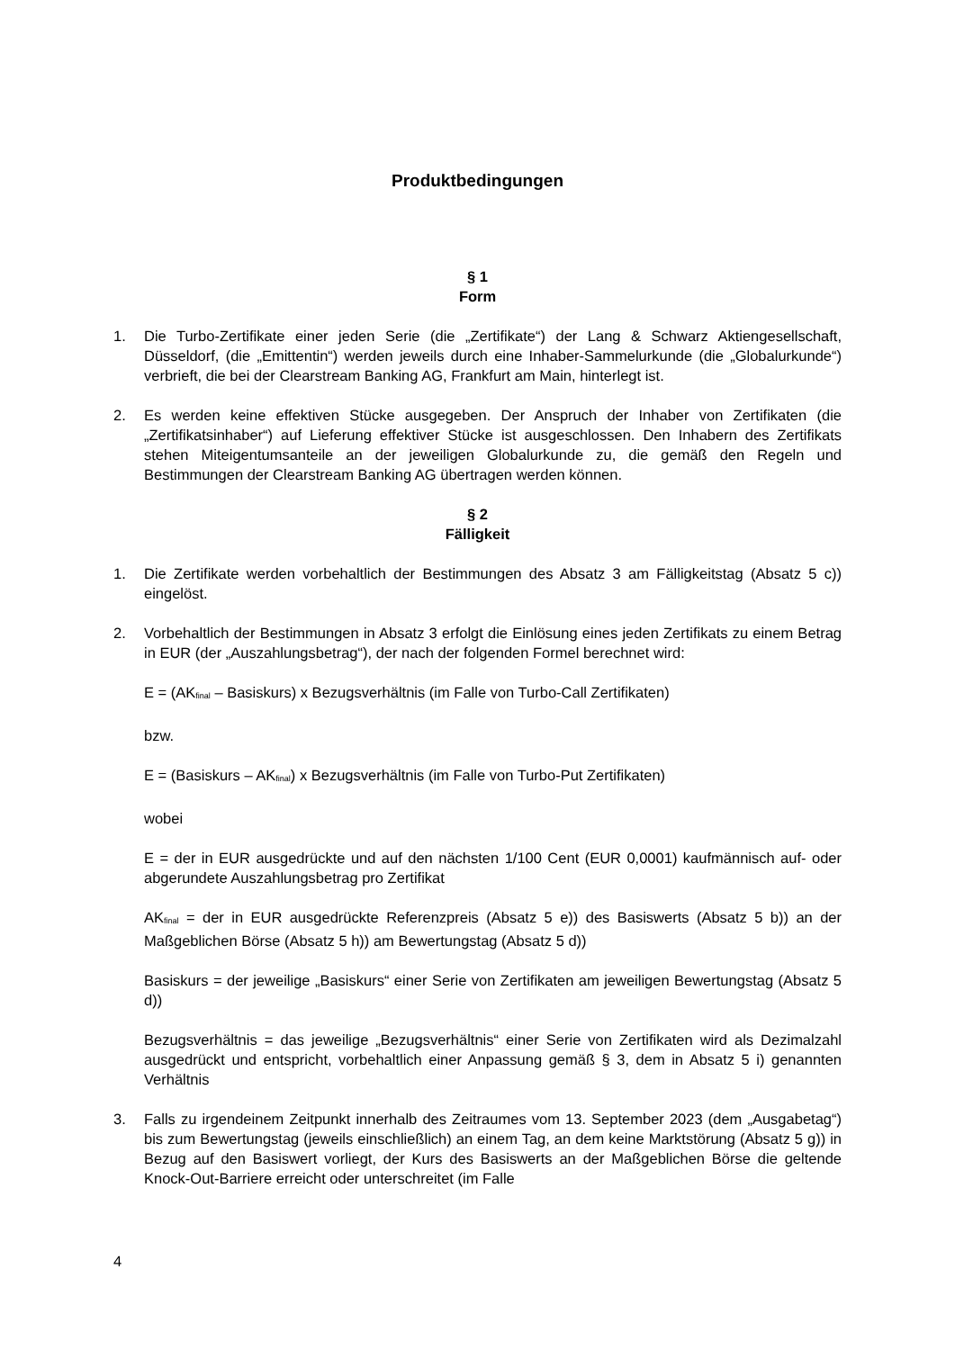Produktbedingungen
§ 1
Form
1. Die Turbo-Zertifikate einer jeden Serie (die „Zertifikate“) der Lang & Schwarz Aktiengesellschaft, Düsseldorf, (die „Emittentin“) werden jeweils durch eine Inhaber-Sammelurkunde (die „Globalurkunde“) verbrieft, die bei der Clearstream Banking AG, Frankfurt am Main, hinterlegt ist.
2. Es werden keine effektiven Stücke ausgegeben. Der Anspruch der Inhaber von Zertifikaten (die „Zertifikatsinhaber“) auf Lieferung effektiver Stücke ist ausgeschlossen. Den Inhabern des Zertifikats stehen Miteigentumsanteile an der jeweiligen Globalurkunde zu, die gemäß den Regeln und Bestimmungen der Clearstream Banking AG übertragen werden können.
§ 2
Fälligkeit
1. Die Zertifikate werden vorbehaltlich der Bestimmungen des Absatz 3 am Fälligkeitstag (Absatz 5 c)) eingelöst.
2. Vorbehaltlich der Bestimmungen in Absatz 3 erfolgt die Einlösung eines jeden Zertifikats zu einem Betrag in EUR (der „Auszahlungsbetrag“), der nach der folgenden Formel berechnet wird:
E = (AK<sub>final</sub> – Basiskurs) x Bezugsverhältnis (im Falle von Turbo-Call Zertifikaten)
bzw.
E = (Basiskurs – AK<sub>final</sub>) x Bezugsverhältnis (im Falle von Turbo-Put Zertifikaten)
wobei
E = der in EUR ausgedrückte und auf den nächsten 1/100 Cent (EUR 0,0001) kaufmännisch auf- oder abgerundete Auszahlungsbetrag pro Zertifikat
AK<sub>final</sub> = der in EUR ausgedrückte Referenzpreis (Absatz 5 e)) des Basiswerts (Absatz 5 b)) an der Maßgeblichen Börse (Absatz 5 h)) am Bewertungstag (Absatz 5 d))
Basiskurs = der jeweilige „Basiskurs“ einer Serie von Zertifikaten am jeweiligen Bewertungstag (Absatz 5 d))
Bezugsverhältnis = das jeweilige „Bezugsverhältnis“ einer Serie von Zertifikaten wird als Dezimalzahl ausgedrückt und entspricht, vorbehaltlich einer Anpassung gemäß § 3, dem in Absatz 5 i) genannten Verhältnis
3. Falls zu irgendeinem Zeitpunkt innerhalb des Zeitraumes vom 13. September 2023 (dem „Ausgabetag“) bis zum Bewertungstag (jeweils einschließlich) an einem Tag, an dem keine Marktstörung (Absatz 5 g)) in Bezug auf den Basiswert vorliegt, der Kurs des Basiswerts an der Maßgeblichen Börse die geltende Knock-Out-Barriere erreicht oder unterschreitet (im Falle
4